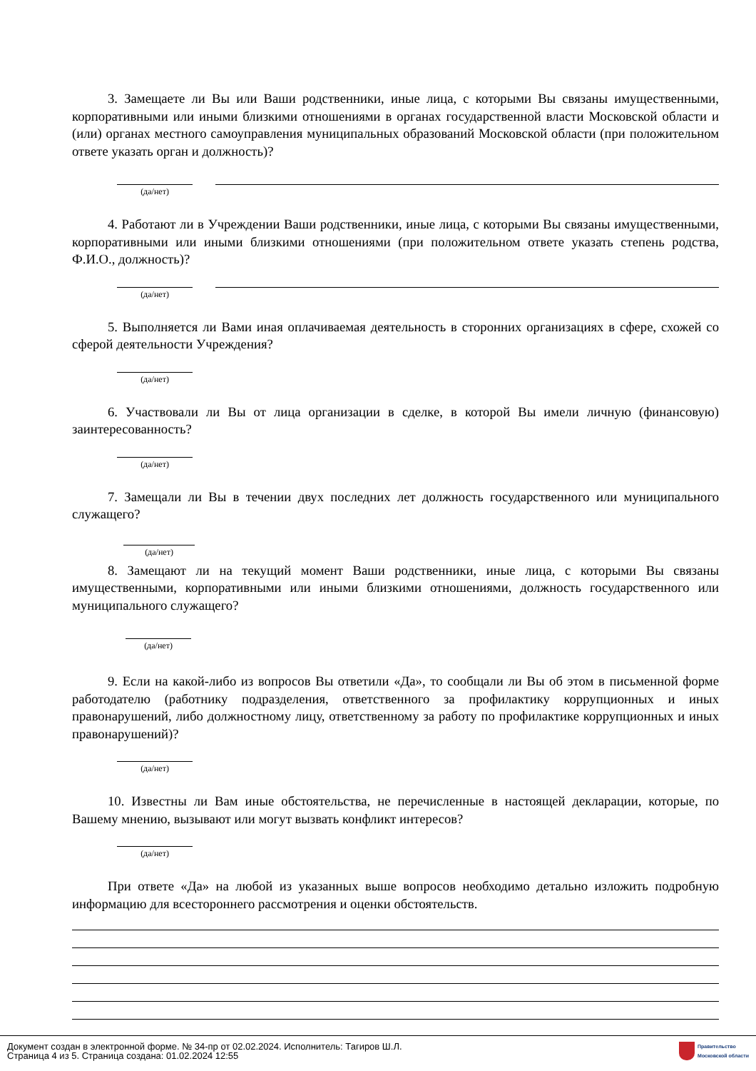3. Замещаете ли Вы или Ваши родственники, иные лица, с которыми Вы связаны имущественными, корпоративными или иными близкими отношениями в органах государственной власти Московской области и (или) органах местного самоуправления муниципальных образований Московской области (при положительном ответе указать орган и должность)?
(да/нет)
4. Работают ли в Учреждении Ваши родственники, иные лица, с которыми Вы связаны имущественными, корпоративными или иными близкими отношениями (при положительном ответе указать степень родства, Ф.И.О., должность)?
(да/нет)
5. Выполняется ли Вами иная оплачиваемая деятельность в сторонних организациях в сфере, схожей со сферой деятельности Учреждения?
(да/нет)
6. Участвовали ли Вы от лица организации в сделке, в которой Вы имели личную (финансовую) заинтересованность?
(да/нет)
7. Замещали ли Вы в течении двух последних лет должность государственного или муниципального служащего?
(да/нет)
8. Замещают ли на текущий момент Ваши родственники, иные лица, с которыми Вы связаны имущественными, корпоративными или иными близкими отношениями, должность государственного или муниципального служащего?
(да/нет)
9. Если на какой-либо из вопросов Вы ответили «Да», то сообщали ли Вы об этом в письменной форме работодателю (работнику подразделения, ответственного за профилактику коррупционных и иных правонарушений, либо должностному лицу, ответственному за работу по профилактике коррупционных и иных правонарушений)?
(да/нет)
10. Известны ли Вам иные обстоятельства, не перечисленные в настоящей декларации, которые, по Вашему мнению, вызывают или могут вызвать конфликт интересов?
(да/нет)
При ответе «Да» на любой из указанных выше вопросов необходимо детально изложить подробную информацию для всестороннего рассмотрения и оценки обстоятельств.
Документ создан в электронной форме. № 34-пр от 02.02.2024. Исполнитель: Тагиров Ш.Л.
Страница 4 из 5. Страница создана: 01.02.2024 12:55
Правительство
Московской области